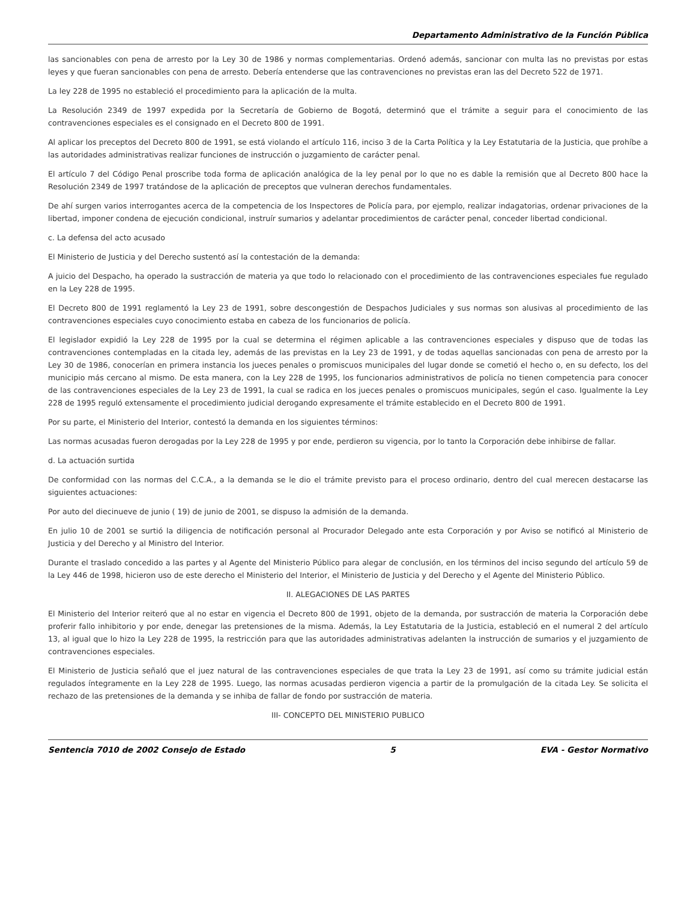Departamento Administrativo de la Función Pública
las sancionables con pena de arresto por la Ley 30 de 1986 y normas complementarias. Ordenó además, sancionar con multa las no previstas por estas leyes y que fueran sancionables con pena de arresto. Debería entenderse que las contravenciones no previstas eran las del Decreto 522 de 1971.
La ley 228 de 1995 no estableció el procedimiento para la aplicación de la multa.
La Resolución 2349 de 1997 expedida por la Secretaría de Gobierno de Bogotá, determinó que el trámite a seguir para el conocimiento de las contravenciones especiales es el consignado en el Decreto 800 de 1991.
Al aplicar los preceptos del Decreto 800 de 1991, se está violando el artículo 116, inciso 3 de la Carta Política y la Ley Estatutaria de la Justicia, que prohíbe a las autoridades administrativas realizar funciones de instrucción o juzgamiento de carácter penal.
El artículo 7 del Código Penal proscribe toda forma de aplicación analógica de la ley penal por lo que no es dable la remisión que al Decreto 800 hace la Resolución 2349 de 1997 tratándose de la aplicación de preceptos que vulneran derechos fundamentales.
De ahí surgen varios interrogantes acerca de la competencia de los Inspectores de Policía para, por ejemplo, realizar indagatorias, ordenar privaciones de la libertad, imponer condena de ejecución condicional, instruír sumarios y adelantar procedimientos de carácter penal, conceder libertad condicional.
c. La defensa del acto acusado
El Ministerio de Justicia y del Derecho sustentó así la contestación de la demanda:
A juicio del Despacho, ha operado la sustracción de materia ya que todo lo relacionado con el procedimiento de las contravenciones especiales fue regulado en la Ley 228 de 1995.
El Decreto 800 de 1991 reglamentó la Ley 23 de 1991, sobre descongestión de Despachos Judiciales y sus normas son alusivas al procedimiento de las contravenciones especiales cuyo conocimiento estaba en cabeza de los funcionarios de policía.
El legislador expidió la Ley 228 de 1995 por la cual se determina el régimen aplicable a las contravenciones especiales y dispuso que de todas las contravenciones contempladas en la citada ley, además de las previstas en la Ley 23 de 1991, y de todas aquellas sancionadas con pena de arresto por la Ley 30 de 1986, conocerían en primera instancia los jueces penales o promiscuos municipales del lugar donde se cometió el hecho o, en su defecto, los del municipio más cercano al mismo. De esta manera, con la Ley 228 de 1995, los funcionarios administrativos de policía no tienen competencia para conocer de las contravenciones especiales de la Ley 23 de 1991, la cual se radica en los jueces penales o promiscuos municipales, según el caso. Igualmente la Ley 228 de 1995 reguló extensamente el procedimiento judicial derogando expresamente el trámite establecido en el Decreto 800 de 1991.
Por su parte, el Ministerio del Interior, contestó la demanda en los siguientes términos:
Las normas acusadas fueron derogadas por la Ley 228 de 1995 y por ende, perdieron su vigencia, por lo tanto la Corporación debe inhibirse de fallar.
d. La actuación surtida
De conformidad con las normas del C.C.A., a la demanda se le dio el trámite previsto para el proceso ordinario, dentro del cual merecen destacarse las siguientes actuaciones:
Por auto del diecinueve de junio ( 19) de junio de 2001, se dispuso la admisión de la demanda.
En julio 10 de 2001 se surtió la diligencia de notificación personal al Procurador Delegado ante esta Corporación y por Aviso se notificó al Ministerio de Justicia y del Derecho y al Ministro del Interior.
Durante el traslado concedido a las partes y al Agente del Ministerio Público para alegar de conclusión, en los términos del inciso segundo del artículo 59 de la Ley 446 de 1998, hicieron uso de este derecho el Ministerio del Interior, el Ministerio de Justicia y del Derecho y el Agente del Ministerio Público.
II. ALEGACIONES DE LAS PARTES
El Ministerio del Interior reiteró que al no estar en vigencia el Decreto 800 de 1991, objeto de la demanda, por sustracción de materia la Corporación debe proferir fallo inhibitorio y por ende, denegar las pretensiones de la misma. Además, la Ley Estatutaria de la Justicia, estableció en el numeral 2 del artículo 13, al igual que lo hizo la Ley 228 de 1995, la restricción para que las autoridades administrativas adelanten la instrucción de sumarios y el juzgamiento de contravenciones especiales.
El Ministerio de Justicia señaló que el juez natural de las contravenciones especiales de que trata la Ley 23 de 1991, así como su trámite judicial están regulados íntegramente en la Ley 228 de 1995. Luego, las normas acusadas perdieron vigencia a partir de la promulgación de la citada Ley. Se solicita el rechazo de las pretensiones de la demanda y se inhiba de fallar de fondo por sustracción de materia.
III- CONCEPTO DEL MINISTERIO PUBLICO
Sentencia 7010 de 2002 Consejo de Estado 5 EVA - Gestor Normativo